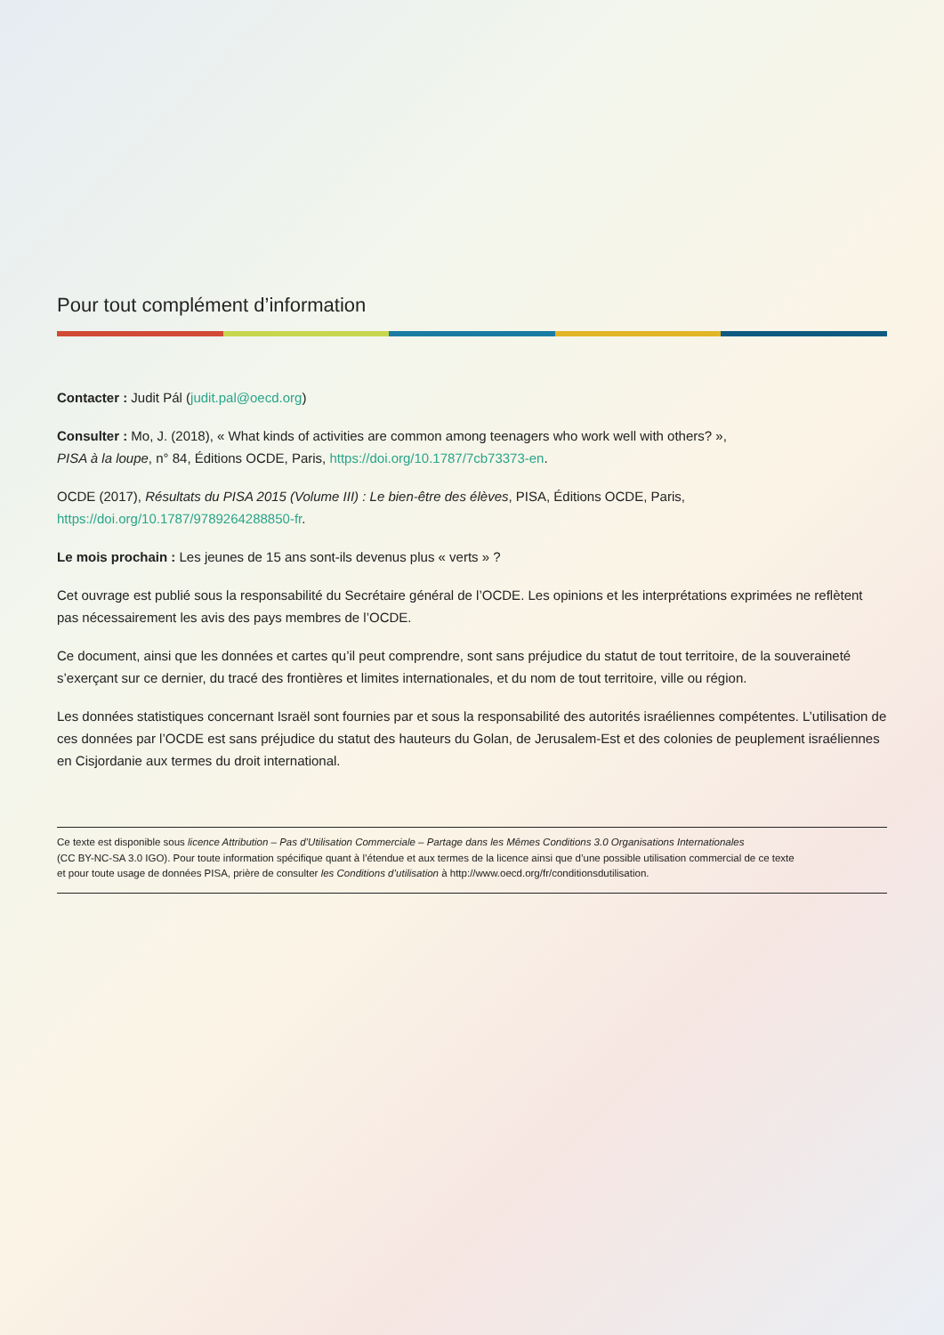Pour tout complément d’information
Contacter : Judit Pál (judit.pal@oecd.org)
Consulter : Mo, J. (2018), « What kinds of activities are common among teenagers who work well with others? »,
PISA à la loupe, n° 84, Éditions OCDE, Paris, https://doi.org/10.1787/7cb73373-en.
OCDE (2017), Résultats du PISA 2015 (Volume III) : Le bien-être des élèves, PISA, Éditions OCDE, Paris,
https://doi.org/10.1787/9789264288850-fr.
Le mois prochain : Les jeunes de 15 ans sont-ils devenus plus « verts » ?
Cet ouvrage est publié sous la responsabilité du Secrétaire général de l’OCDE. Les opinions et les interprétations exprimées ne reflètent pas nécessairement les avis des pays membres de l’OCDE.
Ce document, ainsi que les données et cartes qu’il peut comprendre, sont sans préjudice du statut de tout territoire, de la souveraineté s’exerçant sur ce dernier, du tracé des frontières et limites internationales, et du nom de tout territoire, ville ou région.
Les données statistiques concernant Israël sont fournies par et sous la responsabilité des autorités israéliennes compétentes. L’utilisation de ces données par l’OCDE est sans préjudice du statut des hauteurs du Golan, de Jerusalem-Est et des colonies de peuplement israéliennes en Cisjordanie aux termes du droit international.
Ce texte est disponible sous licence Attribution – Pas d’Utilisation Commerciale – Partage dans les Mêmes Conditions 3.0 Organisations Internationales
(CC BY-NC-SA 3.0 IGO). Pour toute information spécifique quant à l’étendue et aux termes de la licence ainsi que d’une possible utilisation commercial de ce texte
et pour toute usage de données PISA, prière de consulter les Conditions d’utilisation à http://www.oecd.org/fr/conditionsdutilisation.